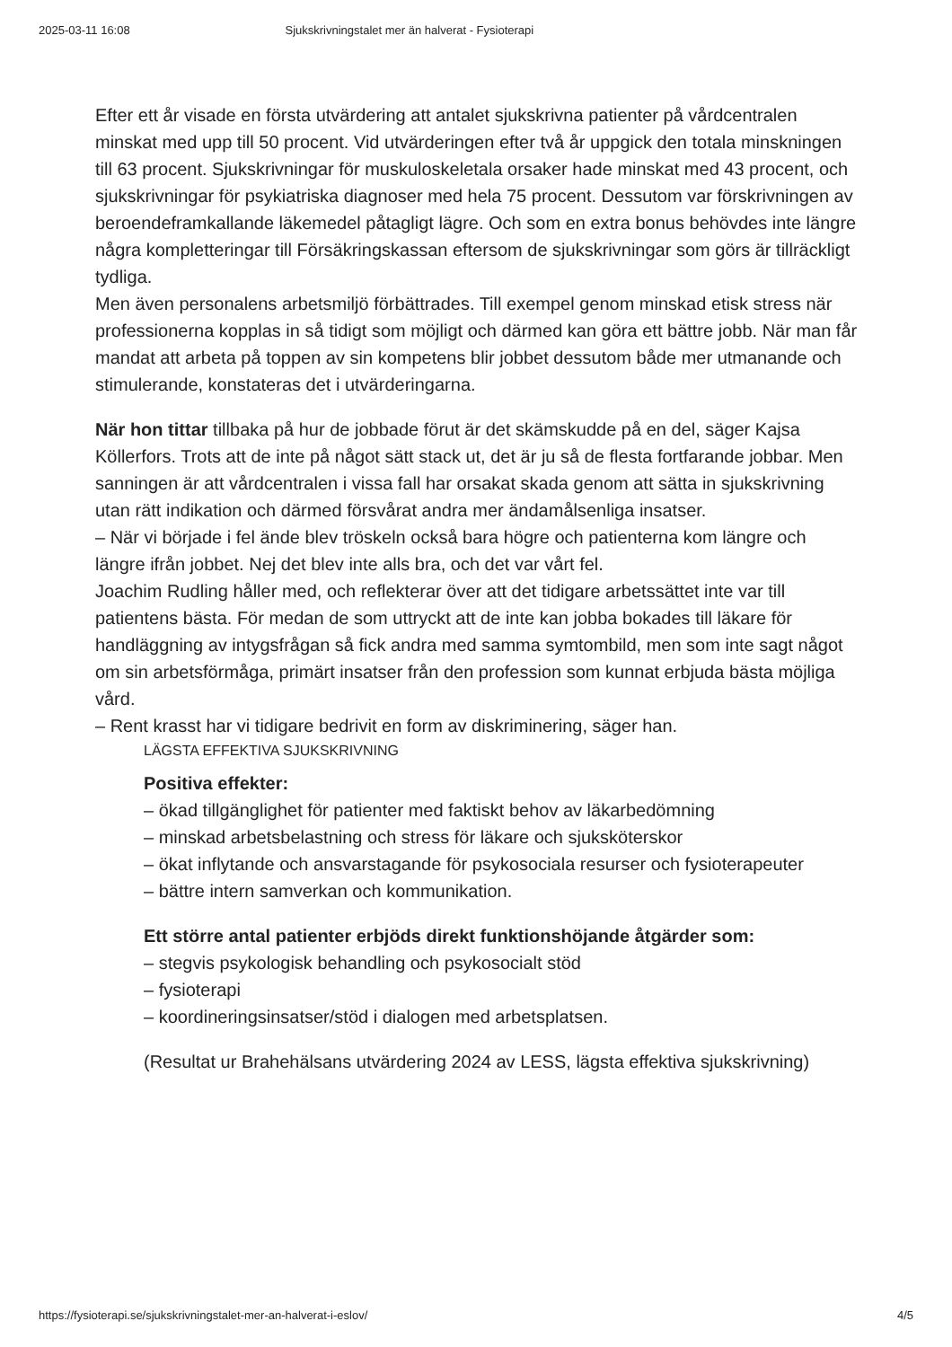2025-03-11 16:08 Sjukskrivningstalet mer än halverat - Fysioterapi
Efter ett år visade en första utvärdering att antalet sjukskrivna patienter på vårdcentralen minskat med upp till 50 procent. Vid utvärderingen efter två år uppgick den totala minskningen till 63 procent. Sjukskrivningar för muskuloskeletala orsaker hade minskat med 43 procent, och sjukskrivningar för psykiatriska diagnoser med hela 75 procent. Dessutom var förskrivningen av beroendeframkallande läkemedel påtagligt lägre. Och som en extra bonus behövdes inte längre några kompletteringar till Försäkringskassan eftersom de sjukskrivningar som görs är tillräckligt tydliga.
Men även personalens arbetsmiljö förbättrades. Till exempel genom minskad etisk stress när professionerna kopplas in så tidigt som möjligt och därmed kan göra ett bättre jobb. När man får mandat att arbeta på toppen av sin kompetens blir jobbet dessutom både mer utmanande och stimulerande, konstateras det i utvärderingarna.
När hon tittar tillbaka på hur de jobbade förut är det skämskudde på en del, säger Kajsa Köllerfors. Trots att de inte på något sätt stack ut, det är ju så de flesta fortfarande jobbar. Men sanningen är att vårdcentralen i vissa fall har orsakat skada genom att sätta in sjukskrivning utan rätt indikation och därmed försvårat andra mer ändamålsenliga insatser.
– När vi började i fel ände blev tröskeln också bara högre och patienterna kom längre och längre ifrån jobbet. Nej det blev inte alls bra, och det var vårt fel.
Joachim Rudling håller med, och reflekterar över att det tidigare arbetssättet inte var till patientens bästa. För medan de som uttryckt att de inte kan jobba bokades till läkare för handläggning av intygsfrågan så fick andra med samma symtombild, men som inte sagt något om sin arbetsförmåga, primärt insatser från den profession som kunnat erbjuda bästa möjliga vård.
– Rent krasst har vi tidigare bedrivit en form av diskriminering, säger han.
LÄGSTA EFFEKTIVA SJUKSKRIVNING
Positiva effekter:
– ökad tillgänglighet för patienter med faktiskt behov av läkarbedömning
– minskad arbetsbelastning och stress för läkare och sjuksköterskor
– ökat inflytande och ansvarstagande för psykosociala resurser och fysioterapeuter
– bättre intern samverkan och kommunikation.
Ett större antal patienter erbjöds direkt funktionshöjande åtgärder som:
– stegvis psykologisk behandling och psykosocialt stöd
– fysioterapi
– koordineringsinsatser/stöd i dialogen med arbetsplatsen.
(Resultat ur Brahehälsans utvärdering 2024 av LESS, lägsta effektiva sjukskrivning)
https://fysioterapi.se/sjukskrivningstalet-mer-an-halverat-i-eslov/ 4/5